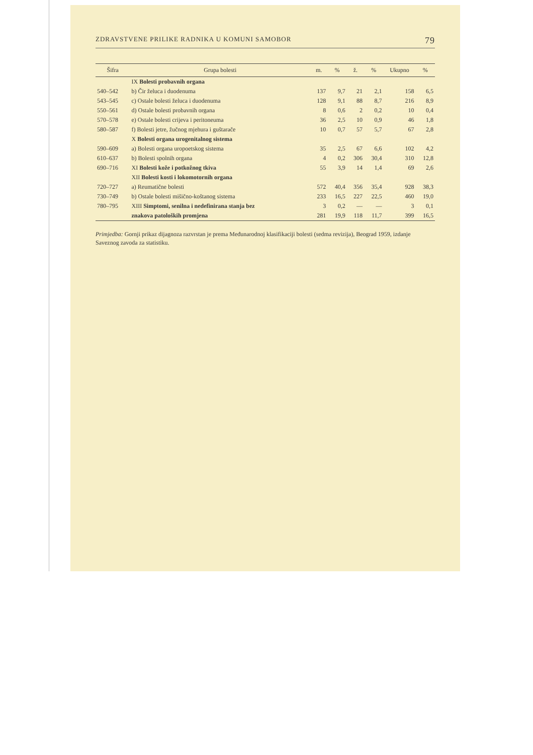ZDRAVSTVENE PRILIKE RADNIKA U KOMUNI SAMOBOR 79
| Šifra | Grupa bolesti | m. | % | ž. | % | Ukupno | % |
| --- | --- | --- | --- | --- | --- | --- | --- |
| | IX Bolesti probavnih organa | | | | | | |
| 540–542 | b) Čir želuca i duodenuma | 137 | 9,7 | 21 | 2,1 | 158 | 6,5 |
| 543–545 | c) Ostale bolesti želuca i duodenuma | 128 | 9,1 | 88 | 8,7 | 216 | 8,9 |
| 550–561 | d) Ostale bolesti probavnih organa | 8 | 0,6 | 2 | 0,2 | 10 | 0,4 |
| 570–578 | e) Ostale bolesti crijeva i peritoneuma | 36 | 2,5 | 10 | 0,9 | 46 | 1,8 |
| 580–587 | f) Bolesti jetre, žučnog mjehura i guštarače | 10 | 0,7 | 57 | 5,7 | 67 | 2,8 |
| | X Bolesti organa urogenitalnog sistema | | | | | | |
| 590–609 | a) Bolesti organa uropoetskog sistema | 35 | 2,5 | 67 | 6,6 | 102 | 4,2 |
| 610–637 | b) Bolesti spolnih organa | 4 | 0,2 | 306 | 30,4 | 310 | 12,8 |
| 690–716 | XI Bolesti kože i potkožnog tkiva | 55 | 3,9 | 14 | 1,4 | 69 | 2,6 |
| | XII Bolesti kosti i lokomotornih organa | | | | | | |
| 720–727 | a) Reumatične bolesti | 572 | 40,4 | 356 | 35,4 | 928 | 38,3 |
| 730–749 | b) Ostale bolesti mišično-koštanog sistema | 233 | 16,5 | 227 | 22,5 | 460 | 19,0 |
| 780–795 | XIII Simptomi, senilna i nedefinirana stanja bez | 3 | 0,2 | — | — | 3 | 0,1 |
| | znakova patoloških promjena | 281 | 19,9 | 118 | 11,7 | 399 | 16,5 |
Primjedba: Gornji prikaz dijagnoza razvrstan je prema Međunarodnoj klasifikaciji bolesti (sedma revizija), Beograd 1959, izdanje Saveznog zavoda za statistiku.